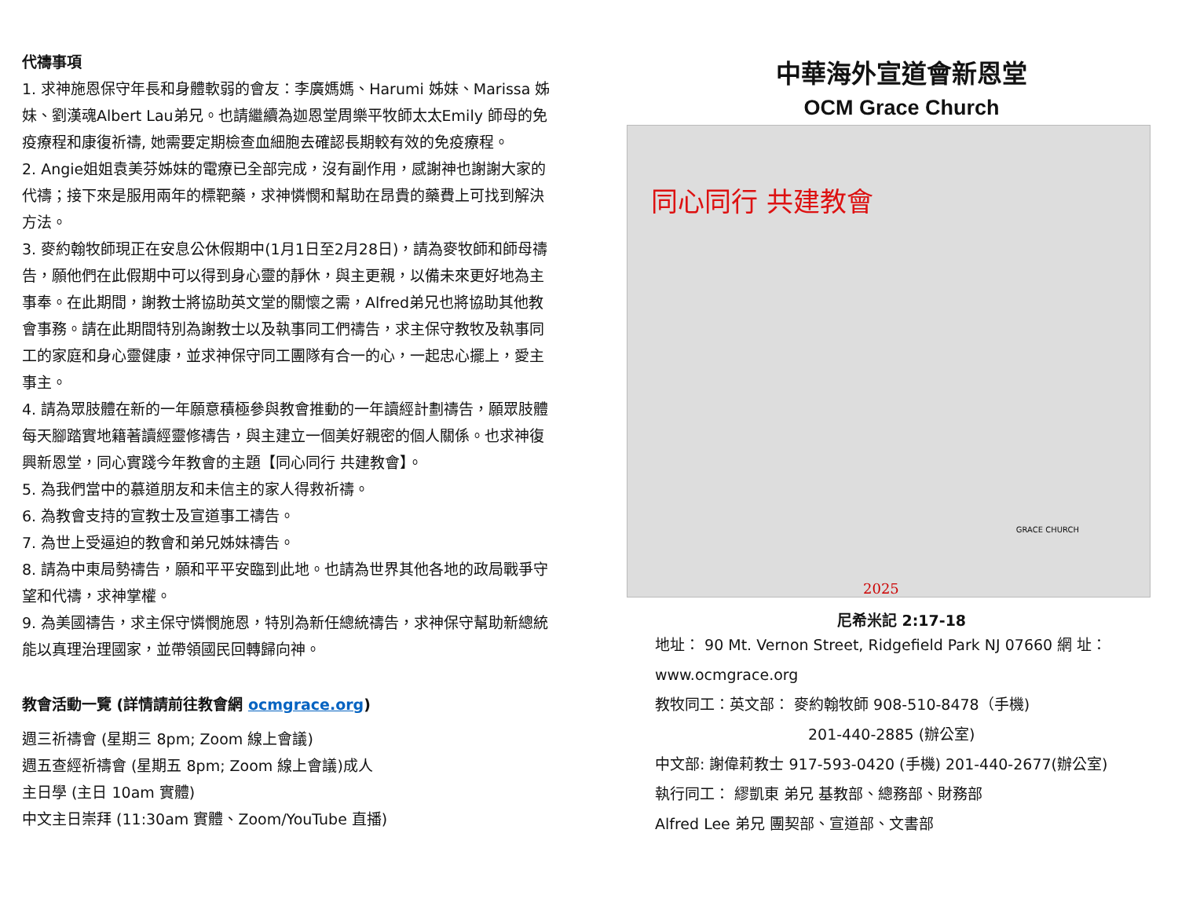代禱事項
1. 求神施恩保守年長和身體軟弱的會友：李廣媽媽、Harumi 姊妹、Marissa 姊妹、劉漢魂Albert Lau弟兄。也請繼續為迦恩堂周樂平牧師太太Emily 師母的免疫療程和康復祈禱, 她需要定期檢查血細胞去確認長期較有效的免疫療程。
2. Angie姐姐袁美芬姊妹的電療已全部完成，沒有副作用，感謝神也謝謝大家的代禱；接下來是服用兩年的標靶藥，求神憐憫和幫助在昂貴的藥費上可找到解決方法。
3. 麥約翰牧師現正在安息公休假期中(1月1日至2月28日)，請為麥牧師和師母禱告，願他們在此假期中可以得到身心靈的靜休，與主更親，以備未來更好地為主事奉。在此期間，謝教士將協助英文堂的關懷之需，Alfred弟兄也將協助其他教會事務。請在此期間特別為謝教士以及執事同工們禱告，求主保守教牧及執事同工的家庭和身心靈健康，並求神保守同工團隊有合一的心，一起忠心擺上，愛主事主。
4. 請為眾肢體在新的一年願意積極參與教會推動的一年讀經計劃禱告，願眾肢體每天腳踏實地籍著讀經靈修禱告，與主建立一個美好親密的個人關係。也求神復興新恩堂，同心實踐今年教會的主題【同心同行 共建教會】。
5. 為我們當中的慕道朋友和未信主的家人得救祈禱。
6. 為教會支持的宣教士及宣道事工禱告。
7. 為世上受逼迫的教會和弟兄姊妹禱告。
8. 請為中東局勢禱告，願和平平安臨到此地。也請為世界其他各地的政局戰爭守望和代禱，求神掌權。
9. 為美國禱告，求主保守憐憫施恩，特別為新任總統禱告，求神保守幫助新總統能以真理治理國家，並帶領國民回轉歸向神。
教會活動一覽 (詳情請前往教會網 ocmgrace.org)
週三祈禱會 (星期三 8pm; Zoom 線上會議)
週五查經祈禱會 (星期五 8pm; Zoom 線上會議)成人
主日學 (主日 10am 實體)
中文主日崇拜 (11:30am 實體、Zoom/YouTube 直播)
中華海外宣道會新恩堂
OCM Grace Church
同心同行 共建教會
GRACE CHURCH
2025
尼希米記 2:17-18
地址： 90 Mt. Vernon Street, Ridgefield Park NJ 07660 網 址：www.ocmgrace.org
教牧同工：英文部： 麥約翰牧師 908-510-8478（手機)
201-440-2885 (辦公室)
中文部: 謝偉莉教士 917-593-0420 (手機) 201-440-2677(辦公室)
執行同工： 繆凱東 弟兄 基教部、總務部、財務部
Alfred Lee 弟兄 團契部、宣道部、文書部